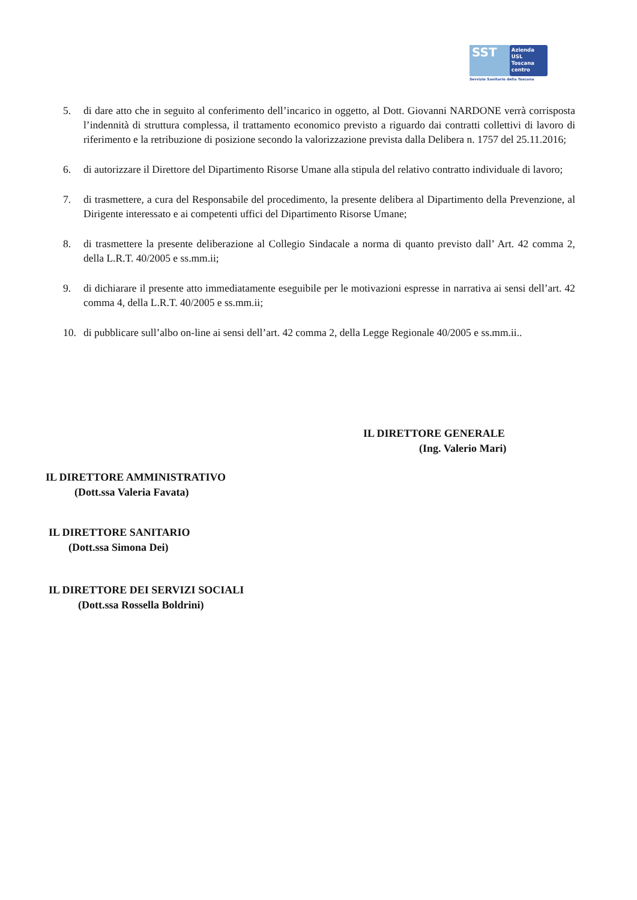SST
Azienda
USL
Toscana
centro
Servizio Sanitario della Toscana
5. di dare atto che in seguito al conferimento dell’incarico in oggetto, al Dott. Giovanni NARDONE verrà corrisposta l’indennità di struttura complessa, il trattamento economico previsto a riguardo dai contratti collettivi di lavoro di riferimento e la retribuzione di posizione secondo la valorizzazione prevista dalla Delibera n. 1757 del 25.11.2016;
6. di autorizzare il Direttore del Dipartimento Risorse Umane alla stipula del relativo contratto individuale di lavoro;
7. di trasmettere, a cura del Responsabile del procedimento, la presente delibera al Dipartimento della Prevenzione, al Dirigente interessato e ai competenti uffici del Dipartimento Risorse Umane;
8. di trasmettere la presente deliberazione al Collegio Sindacale a norma di quanto previsto dall’ Art. 42 comma 2, della L.R.T. 40/2005 e ss.mm.ii;
9. di dichiarare il presente atto immediatamente eseguibile per le motivazioni espresse in narrativa ai sensi dell’art. 42 comma 4, della L.R.T. 40/2005 e ss.mm.ii;
10. di pubblicare sull’albo on-line ai sensi dell’art. 42 comma 2, della Legge Regionale 40/2005 e ss.mm.ii..
IL DIRETTORE GENERALE
(Ing. Valerio Mari)
IL DIRETTORE AMMINISTRATIVO
(Dott.ssa Valeria Favata)
IL DIRETTORE SANITARIO
(Dott.ssa Simona Dei)
IL DIRETTORE DEI SERVIZI SOCIALI
(Dott.ssa Rossella Boldrini)